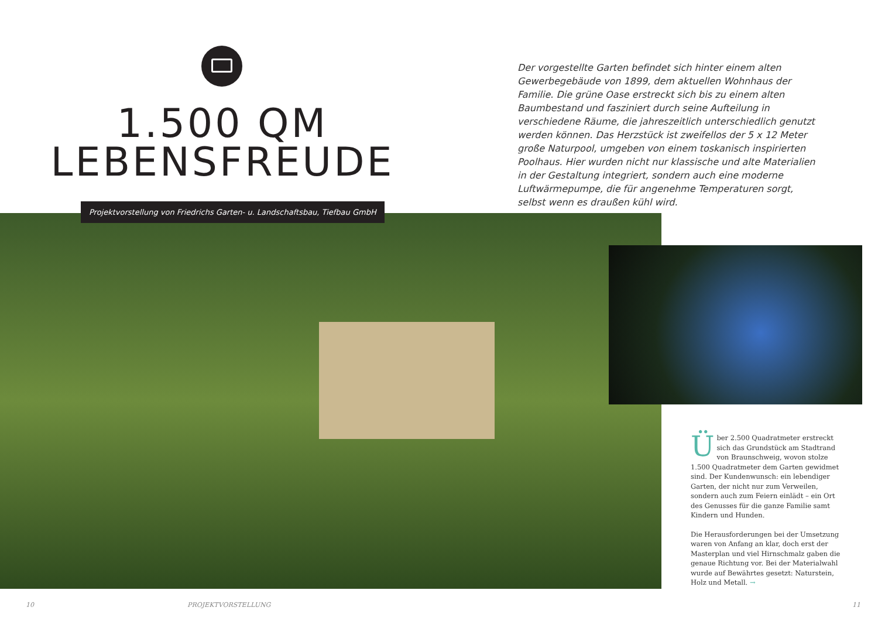1.500 QM
LEBENSFREUDE
Der vorgestellte Garten befindet sich hinter einem alten Gewerbegebäude von 1899, dem aktuellen Wohnhaus der Familie. Die grüne Oase erstreckt sich bis zu einem alten Baumbestand und fasziniert durch seine Aufteilung in verschiedene Räume, die jahreszeitlich unterschiedlich genutzt werden können. Das Herzstück ist zweifellos der 5 x 12 Meter große Naturpool, umgeben von einem toskanisch inspirierten Poolhaus. Hier wurden nicht nur klassische und alte Materialien in der Gestaltung integriert, sondern auch eine moderne Luftwärmepumpe, die für angenehme Temperaturen sorgt, selbst wenn es draußen kühl wird.
Projektvorstellung von Friedrichs Garten- u. Landschaftsbau, Tiefbau GmbH
Über 2.500 Quadratmeter erstreckt sich das Grundstück am Stadtrand von Braunschweig, wovon stolze 1.500 Quadratmeter dem Garten gewidmet sind. Der Kundenwunsch: ein lebendiger Garten, der nicht nur zum Verweilen, sondern auch zum Feiern einlädt – ein Ort des Genusses für die ganze Familie samt Kindern und Hunden.
Die Herausforderungen bei der Umsetzung waren von Anfang an klar, doch erst der Masterplan und viel Hirnschmalz gaben die genaue Richtung vor. Bei der Materialwahl wurde auf Bewährtes gesetzt: Naturstein, Holz und Metall. →
10 PROJEKTVORSTELLUNG 11